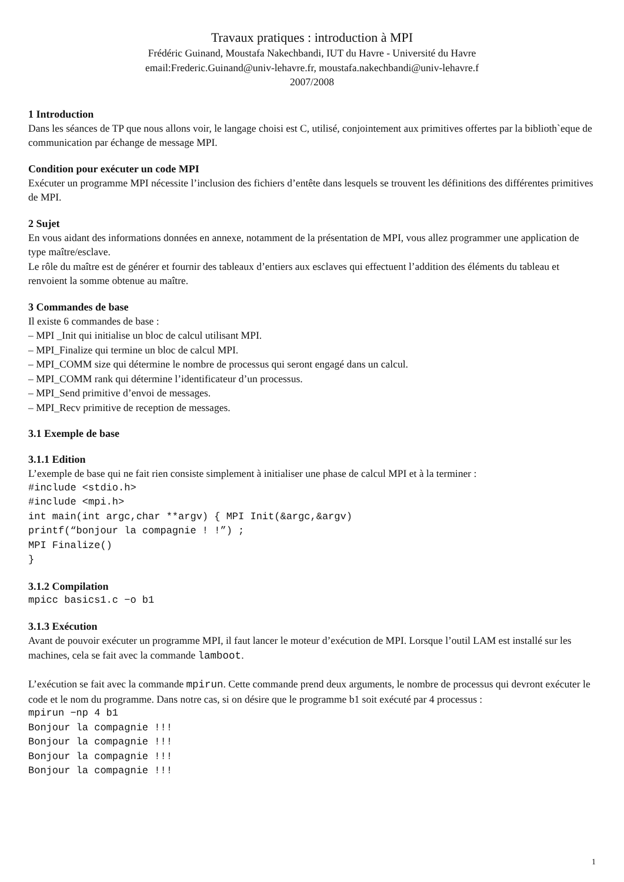Travaux pratiques : introduction à MPI
Frédéric Guinand, Moustafa Nakechbandi, IUT du Havre - Université du Havre
email:Frederic.Guinand@univ-lehavre.fr, moustafa.nakechbandi@univ-lehavre.f
2007/2008
1 Introduction
Dans les séances de TP que nous allons voir, le langage choisi est C, utilisé, conjointement aux primitives offertes par la biblioth`eque de communication par échange de message MPI.
Condition pour exécuter un code MPI
Exécuter un programme MPI nécessite l’inclusion des fichiers d’entête dans lesquels se trouvent les définitions des différentes primitives de MPI.
2 Sujet
En vous aidant des informations données en annexe, notamment de la présentation de MPI, vous allez programmer une application de type maître/esclave.
Le rôle du maître est de générer et fournir des tableaux d’entiers aux esclaves qui effectuent l’addition des éléments du tableau et renvoient la somme obtenue au maître.
3 Commandes de base
Il existe 6 commandes de base :
– MPI _Init qui initialise un bloc de calcul utilisant MPI.
– MPI_Finalize qui termine un bloc de calcul MPI.
– MPI_COMM size qui détermine le nombre de processus qui seront engagé dans un calcul.
– MPI_COMM rank qui détermine l’identificateur d’un processus.
– MPI_Send primitive d’envoi de messages.
– MPI_Recv primitive de reception de messages.
3.1 Exemple de base
3.1.1 Edition
L’exemple de base qui ne fait rien consiste simplement à initialiser une phase de calcul MPI et à la terminer :
#include <stdio.h>
#include <mpi.h>
int main(int argc,char **argv) { MPI Init(&argc,&argv)
printf(“bonjour la compagnie ! !”) ;
MPI Finalize()
}
3.1.2 Compilation
mpicc basics1.c −o b1
3.1.3 Exécution
Avant de pouvoir exécuter un programme MPI, il faut lancer le moteur d’exécution de MPI. Lorsque l’outil LAM est installé sur les machines, cela se fait avec la commande lamboot.
L’exécution se fait avec la commande mpirun. Cette commande prend deux arguments, le nombre de processus qui devront exécuter le code et le nom du programme. Dans notre cas, si on désire que le programme b1 soit exécuté par 4 processus :
mpirun −np 4 b1
Bonjour la compagnie !!!
Bonjour la compagnie !!!
Bonjour la compagnie !!!
Bonjour la compagnie !!!
1